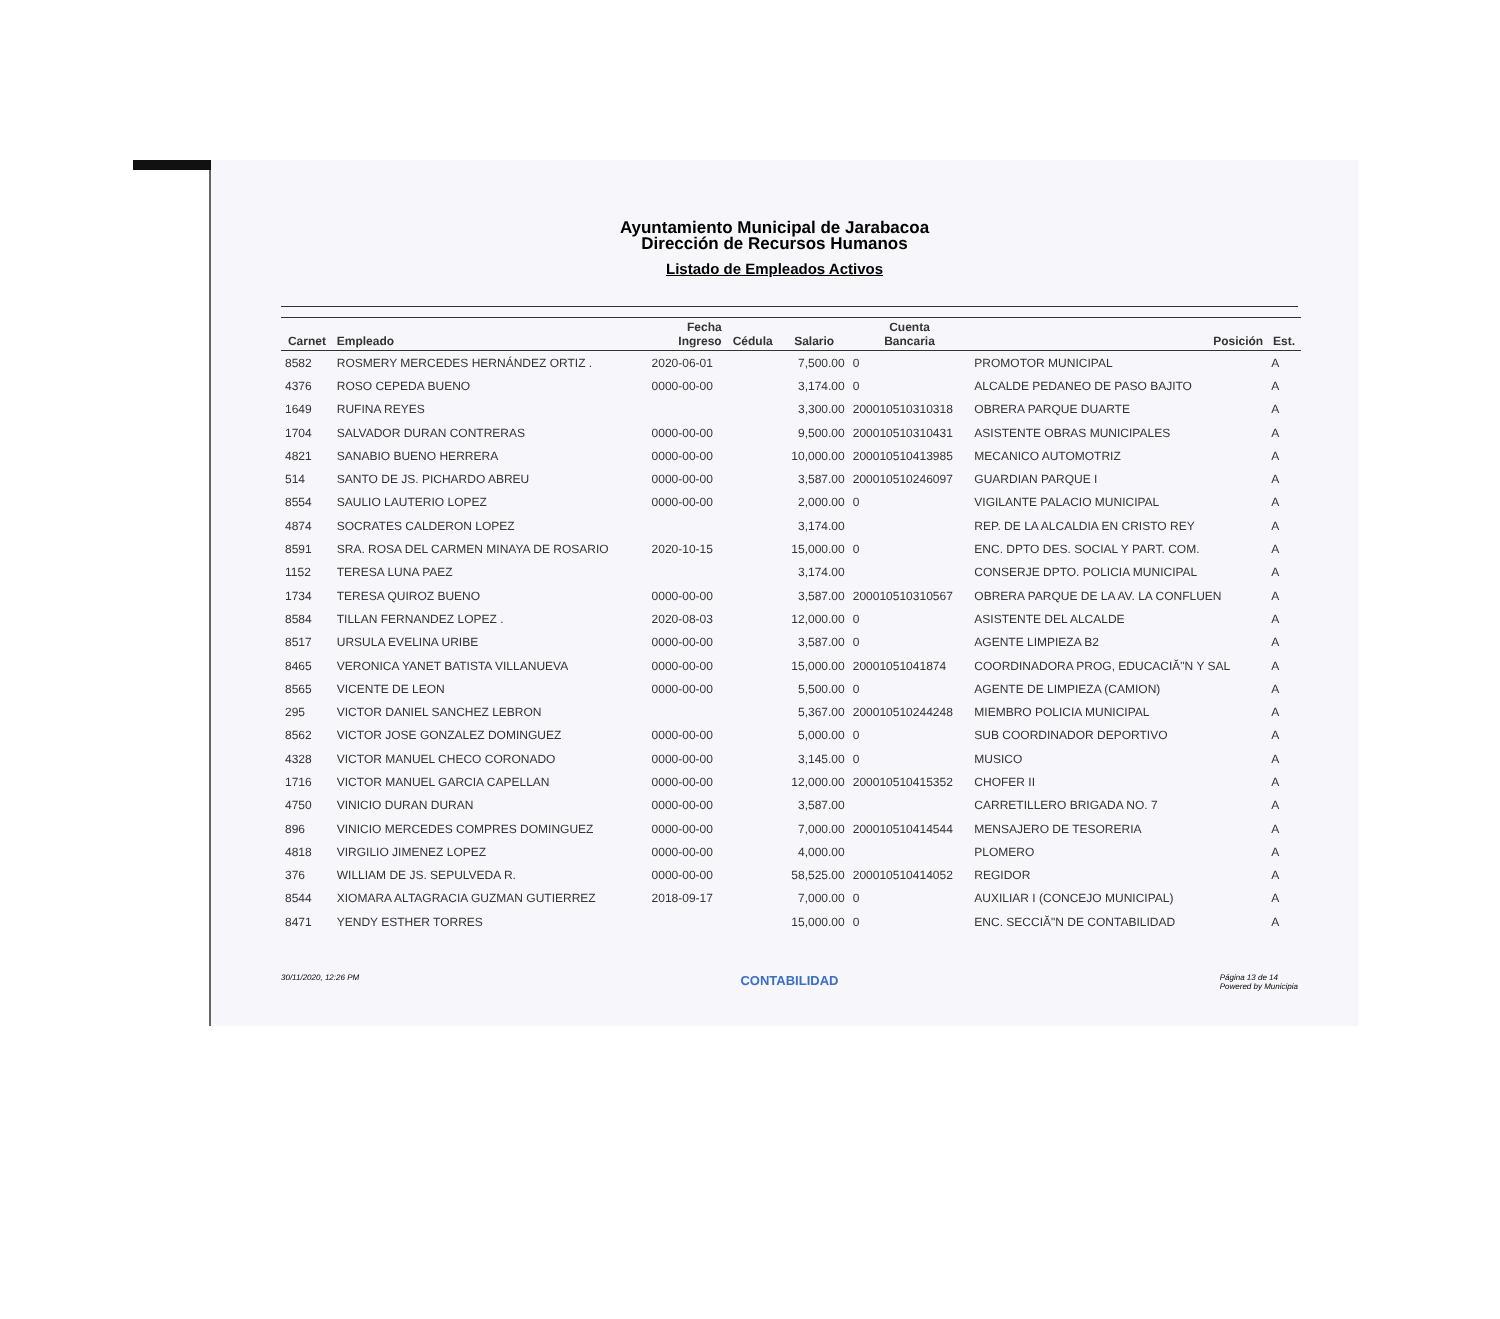Ayuntamiento Municipal de Jarabacoa
Dirección de Recursos Humanos
Listado de Empleados Activos
| Carnet | Empleado | Fecha Ingreso | Cédula | Salario | Cuenta Bancaria | Posición | Est. |
| --- | --- | --- | --- | --- | --- | --- | --- |
| 8582 | ROSMERY MERCEDES HERNÁNDEZ ORTIZ . | 2020-06-01 | | 7,500.00 | 0 | PROMOTOR MUNICIPAL | A |
| 4376 | ROSO CEPEDA BUENO | 0000-00-00 | | 3,174.00 | 0 | ALCALDE PEDANEO DE PASO BAJITO | A |
| 1649 | RUFINA REYES | | | 3,300.00 | 200010510310318 | OBRERA PARQUE DUARTE | A |
| 1704 | SALVADOR DURAN CONTRERAS | 0000-00-00 | | 9,500.00 | 200010510310431 | ASISTENTE OBRAS MUNICIPALES | A |
| 4821 | SANABIO BUENO HERRERA | 0000-00-00 | | 10,000.00 | 200010510413985 | MECANICO AUTOMOTRIZ | A |
| 514 | SANTO DE JS. PICHARDO ABREU | 0000-00-00 | | 3,587.00 | 200010510246097 | GUARDIAN PARQUE I | A |
| 8554 | SAULIO LAUTERIO LOPEZ | 0000-00-00 | | 2,000.00 | 0 | VIGILANTE PALACIO MUNICIPAL | A |
| 4874 | SOCRATES CALDERON LOPEZ | | | 3,174.00 | | REP. DE LA ALCALDIA EN CRISTO REY | A |
| 8591 | SRA. ROSA DEL CARMEN MINAYA DE ROSARIO | 2020-10-15 | | 15,000.00 | 0 | ENC. DPTO DES. SOCIAL Y PART. COM. | A |
| 1152 | TERESA LUNA PAEZ | | | 3,174.00 | | CONSERJE DPTO. POLICIA MUNICIPAL | A |
| 1734 | TERESA QUIROZ BUENO | 0000-00-00 | | 3,587.00 | 200010510310567 | OBRERA PARQUE DE LA AV. LA CONFLUEN | A |
| 8584 | TILLAN FERNANDEZ LOPEZ . | 2020-08-03 | | 12,000.00 | 0 | ASISTENTE DEL ALCALDE | A |
| 8517 | URSULA EVELINA URIBE | 0000-00-00 | | 3,587.00 | 0 | AGENTE LIMPIEZA B2 | A |
| 8465 | VERONICA YANET BATISTA VILLANUEVA | 0000-00-00 | | 15,000.00 | 20001051041874 | COORDINADORA PROG, EDUCACIĂ"N Y SAL | A |
| 8565 | VICENTE DE LEON | 0000-00-00 | | 5,500.00 | 0 | AGENTE DE LIMPIEZA (CAMION) | A |
| 295 | VICTOR DANIEL SANCHEZ LEBRON | | | 5,367.00 | 200010510244248 | MIEMBRO POLICIA MUNICIPAL | A |
| 8562 | VICTOR JOSE GONZALEZ DOMINGUEZ | 0000-00-00 | | 5,000.00 | 0 | SUB COORDINADOR DEPORTIVO | A |
| 4328 | VICTOR MANUEL CHECO CORONADO | 0000-00-00 | | 3,145.00 | 0 | MUSICO | A |
| 1716 | VICTOR MANUEL GARCIA CAPELLAN | 0000-00-00 | | 12,000.00 | 200010510415352 | CHOFER II | A |
| 4750 | VINICIO DURAN DURAN | 0000-00-00 | | 3,587.00 | | CARRETILLERO BRIGADA NO. 7 | A |
| 896 | VINICIO MERCEDES COMPRES DOMINGUEZ | 0000-00-00 | | 7,000.00 | 200010510414544 | MENSAJERO DE TESORERIA | A |
| 4818 | VIRGILIO JIMENEZ LOPEZ | 0000-00-00 | | 4,000.00 | | PLOMERO | A |
| 376 | WILLIAM DE JS. SEPULVEDA R. | 0000-00-00 | | 58,525.00 | 200010510414052 | REGIDOR | A |
| 8544 | XIOMARA ALTAGRACIA GUZMAN GUTIERREZ | 2018-09-17 | | 7,000.00 | 0 | AUXILIAR I (CONCEJO MUNICIPAL) | A |
| 8471 | YENDY ESTHER TORRES | | | 15,000.00 | 0 | ENC. SECCIĂ"N DE CONTABILIDAD | A |
30/11/2020, 12:26 PM CONTABILIDAD Página 13 de 14
Powered by Municipia